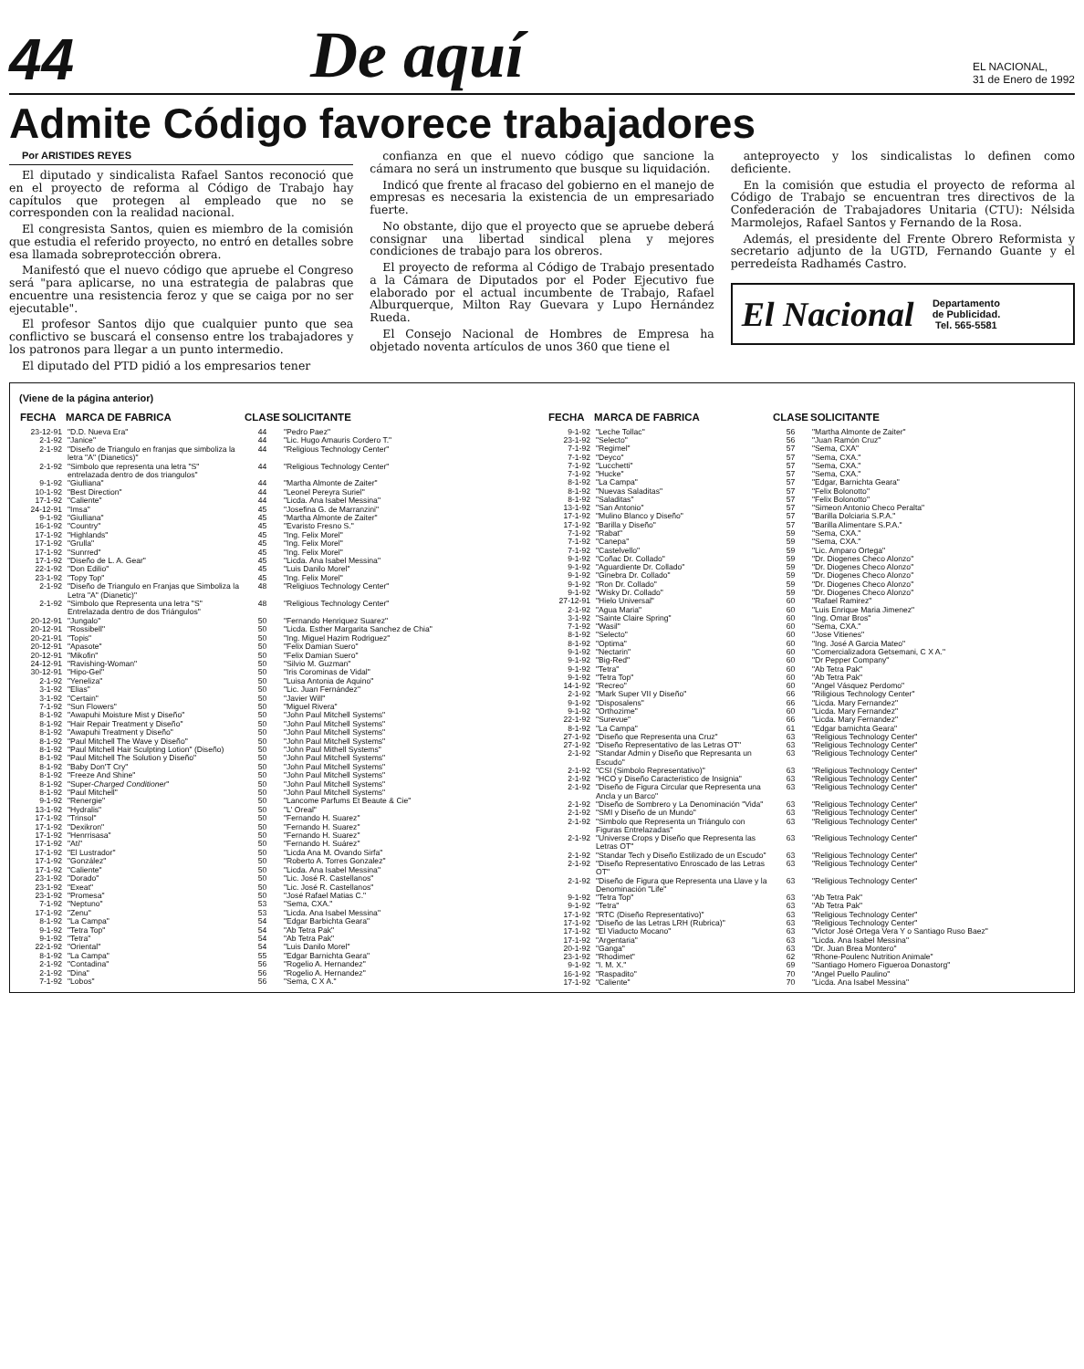44
De aquí
EL NACIONAL,
31 de Enero de 1992
Admite Código favorece trabajadores
Por ARISTIDES REYES
El diputado y sindicalista Rafael Santos reconoció que en el proyecto de reforma al Código de Trabajo hay capítulos que protegen al empleado que no se corresponden con la realidad nacional.
El congresista Santos, quien es miembro de la comisión que estudia el referido proyecto, no entró en detalles sobre esa llamada sobreprotección obrera.
Manifestó que el nuevo código que apruebe el Congreso será "para aplicarse, no una estrategia de palabras que encuentre una resistencia feroz y que se caiga por no ser ejecutable".
El profesor Santos dijo que cualquier punto que sea conflictivo se buscará el consenso entre los trabajadores y los patronos para llegar a un punto intermedio.
El diputado del PTD pidió a los empresarios tener
confianza en que el nuevo código que sancione la cámara no será un instrumento que busque su liquidación.
Indicó que frente al fracaso del gobierno en el manejo de empresas es necesaria la existencia de un empresariado fuerte.
No obstante, dijo que el proyecto que se apruebe deberá consignar una libertad sindical plena y mejores condiciones de trabajo para los obreros.
El proyecto de reforma al Código de Trabajo presentado a la Cámara de Diputados por el Poder Ejecutivo fue elaborado por el actual incumbente de Trabajo, Rafael Alburquerque, Milton Ray Guevara y Lupo Hernández Rueda.
El Consejo Nacional de Hombres de Empresa ha objetado noventa artículos de unos 360 que tiene el
anteproyecto y los sindicalistas lo definen como deficiente.
En la comisión que estudia el proyecto de reforma al Código de Trabajo se encuentran tres directivos de la Confederación de Trabajadores Unitaria (CTU): Nélsida Marmolejos, Rafael Santos y Fernando de la Rosa.
Además, el presidente del Frente Obrero Reformista y secretario adjunto de la UGTD, Fernando Guante y el perredeísta Radhamés Castro.
El Nacional Departamento
de Publicidad.
Tel. 565-5581
(Viene de la página anterior)
| FECHA | MARCA DE FABRICA | CLASE | SOLICITANTE |
| --- | --- | --- | --- |
| 23-12-91 | "D.D. Nueva Era" | 44 | "Pedro Paez" |
| 2-1-92 | "Janice" | 44 | "Lic. Hugo Amauris Cordero T." |
| 2-1-92 | "Diseño de Triangulo en franjas que simboliza la letra "A" (Dianetics)" | 44 | "Religious Technology Center" |
| 2-1-92 | "Simbolo que representa una letra "S" entrelazada dentro de dos triangulos" | 44 | "Religious Technology Center" |
| 9-1-92 | "Giulliana" | 44 | "Martha Almonte de Zaiter" |
| 10-1-92 | "Best Direction" | 44 | "Leonel Pereyra Suriel" |
| 17-1-92 | "Caliente" | 44 | "Licda. Ana Isabel Messina" |
| 24-12-91 | "Imsa" | 45 | "Josefina G. de Marranzini" |
| 9-1-92 | "Giulliana" | 45 | "Martha Almonte de Zaiter" |
| 16-1-92 | "Country" | 45 | "Evaristo Fresno S." |
| 17-1-92 | "Highlands" | 45 | "Ing. Felix Morel" |
| 17-1-92 | "Grulla" | 45 | "Ing. Felix Morel" |
| 17-1-92 | "Sunrred" | 45 | "Ing. Felix Morel" |
| 17-1-92 | "Diseño de L. A. Gear" | 45 | "Licda. Ana Isabel Messina" |
| 22-1-92 | "Don Edilio" | 45 | "Luis Danilo Morel" |
| 23-1-92 | "Topy Top" | 45 | "Ing. Felix Morel" |
| 2-1-92 | "Diseño de Triangulo en Franjas que Simboliza la Letra "A" (Dianetic)" | 48 | "Religiuos Technology Center" |
| 2-1-92 | "Simbolo que Representa una letra "S" Entrelazada dentro de dos Triángulos" | 48 | "Religious Technology Center" |
| 20-12-91 | "Jungalo" | 50 | "Fernando Henriquez Suarez" |
| 20-12-91 | "Rossibell" | 50 | "Licda. Esther Margarita Sanchez de Chia" |
| 20-21-91 | "Topis" | 50 | "Ing. Miguel Hazim Rodriguez" |
| 20-12-91 | "Apasote" | 50 | "Felix Damian Suero" |
| 20-12-91 | "Mikofin" | 50 | "Felix Damian Suero" |
| 24-12-91 | "Ravishing-Woman" | 50 | "Silvio M. Guzman" |
| 30-12-91 | "Hipo-Gel" | 50 | "Iris Corominas de Vidal" |
| 2-1-92 | "Yeneliza" | 50 | "Luisa Antonia de Aquino" |
| 3-1-92 | "Elias" | 50 | "Lic. Juan Fernández" |
| 3-1-92 | "Certain" | 50 | "Javier Will" |
| 7-1-92 | "Sun Flowers" | 50 | "Miguel Rivera" |
| 8-1-92 | "Awapuhi Moisture Mist y Diseño" | 50 | "John Paul Mitchell Systems" |
| 8-1-92 | "Hair Repair Treatment y Diseño" | 50 | "John Paul Mitchell Systems" |
| 8-1-92 | "Awapuhi Treatment y Diseño" | 50 | "John Paul Mitchell Systems" |
| 8-1-92 | "Paul Mitchell The Wave y Diseño" | 50 | "John Paul Mitchell Systems" |
| 8-1-92 | "Paul Mitchell Hair Sculpting Lotion" (Diseño) | 50 | "John Paul Mithell Systems" |
| 8-1-92 | "Paul Mitchell The Solution y Diseño" | 50 | "John Paul Mitchell Systems" |
| 8-1-92 | "Baby Don'T Cry" | 50 | "John Paul Mitchell Systems" |
| 8-1-92 | "Freeze And Shine" | 50 | "John Paul Mitchell Systems" |
| 8-1-92 | "Super- Charged Conditioner " | 50 | "John Paul Mitchell Systems" |
| 8-1-92 | "Paul Mitchell" | 50 | "John Paul Mitchell Systems" |
| 9-1-92 | "Renergie" | 50 | "Lancome Parfums Et Beaute & Cie" |
| 13-1-92 | "Hydralis" | 50 | "L' Oreal" |
| 17-1-92 | "Trinsol" | 50 | "Fernando H. Suarez" |
| 17-1-92 | "Dexikron" | 50 | "Fernando H. Suarez" |
| 17-1-92 | "Henrrisasa" | 50 | "Fernando H. Suarez" |
| 17-1-92 | "Ati" | 50 | "Fernando H. Suárez" |
| 17-1-92 | "El Lustrador" | 50 | "Licda Ana M. Ovando Sirfa" |
| 17-1-92 | "González" | 50 | "Roberto A. Torres Gonzalez" |
| 17-1-92 | "Caliente" | 50 | "Licda. Ana Isabel Messina" |
| 23-1-92 | "Dorado" | 50 | "Lic. José R. Castellanos" |
| 23-1-92 | "Exeat" | 50 | "Lic. José R. Castellanos" |
| 23-1-92 | "Promesa" | 50 | "José Rafael Matias C." |
| 7-1-92 | "Neptuno" | 53 | "Sema, CXA." |
| 17-1-92 | "Zenu" | 53 | "Licda. Ana Isabel Messina" |
| 8-1-92 | "La Campa" | 54 | "Edgar Barbichta Geara" |
| 9-1-92 | "Tetra Top" | 54 | "Ab Tetra Pak" |
| 9-1-92 | "Tetra" | 54 | "Ab Tetra Pak" |
| 22-1-92 | "Oriental" | 54 | "Luis Danilo Morel" |
| 8-1-92 | "La Campa" | 55 | "Edgar Barnichta Geara" |
| 2-1-92 | "Contadina" | 56 | "Rogelio A. Hernandez" |
| 2-1-92 | "Dina" | 56 | "Rogelio A. Hernandez" |
| 7-1-92 | "Lobos" | 56 | "Sema, C X A." |
| FECHA | MARCA DE FABRICA | CLASE | SOLICITANTE |
| --- | --- | --- | --- |
| 9-1-92 | "Leche Tollac" | 56 | "Martha Almonte de Zaiter" |
| 23-1-92 | "Selecto" | 56 | "Juan Ramón Cruz" |
| 7-1-92 | "Regimel" | 57 | "Sema, CXA" |
| 7-1-92 | "Deyco" | 57 | "Sema, CXA." |
| 7-1-92 | "Lucchetti" | 57 | "Sema, CXA." |
| 7-1-92 | "Hucke" | 57 | "Sema, CXA." |
| 8-1-92 | "La Campa" | 57 | "Edgar, Barnichta Geara" |
| 8-1-92 | "Nuevas Saladitas" | 57 | "Felix Bolonotto" |
| 8-1-92 | "Saladitas" | 57 | "Felix Bolonotto" |
| 13-1-92 | "San Antonio" | 57 | "Simeon Antonio Checo Peralta" |
| 17-1-92 | "Mulino Blanco y Diseño" | 57 | "Barilla Dolciaria S.P.A." |
| 17-1-92 | "Barilla y Diseño" | 57 | "Barilla Alimentare S.P.A." |
| 7-1-92 | "Rabat" | 59 | "Sema, CXA." |
| 7-1-92 | "Canepa" | 59 | "Sema, CXA." |
| 7-1-92 | "Castelvello" | 59 | "Lic. Amparo Ortega" |
| 9-1-92 | "Coñac Dr. Collado" | 59 | "Dr. Diogenes Checo Alonzo" |
| 9-1-92 | "Aguardiente Dr. Collado" | 59 | "Dr. Diogenes Checo Alonzo" |
| 9-1-92 | "Ginebra Dr. Collado" | 59 | "Dr. Diogenes Checo Alonzo" |
| 9-1-92 | "Ron Dr. Collado" | 59 | "Dr. Diogenes Checo Alonzo" |
| 9-1-92 | "Wisky Dr. Collado" | 59 | "Dr. Diogenes Checo Alonzo" |
| 27-12-91 | "Hielo Universal" | 60 | "Rafael Ramirez" |
| 2-1-92 | "Agua Maria" | 60 | "Luis Enrique Maria Jimenez" |
| 3-1-92 | "Sainte Claire Spring" | 60 | "Ing. Omar Bros" |
| 7-1-92 | "Wasil" | 60 | "Sema, CXA." |
| 8-1-92 | "Selecto" | 60 | "Jose Vitienes" |
| 8-1-92 | "Optima" | 60 | "Ing. José A Garcia Mateo" |
| 9-1-92 | "Nectarin" | 60 | "Comercializadora Getsemani, C X A." |
| 9-1-92 | "Big-Red" | 60 | "Dr Pepper Company" |
| 9-1-92 | "Tetra" | 60 | "Ab Tetra Pak" |
| 9-1-92 | "Tetra Top" | 60 | "Ab Tetra Pak" |
| 14-1-92 | "Recreo" | 60 | "Angel Vásquez Perdomo" |
| 2-1-92 | "Mark Super VII y Diseño" | 66 | "Riligious Technology Center" |
| 9-1-92 | "Disposalens" | 66 | "Licda. Mary Fernandez" |
| 9-1-92 | "Orthozime" | 60 | "Licda. Mary Fernandez" |
| 22-1-92 | "Surevue" | 66 | "Licda. Mary Fernandez" |
| 8-1-92 | "La Campa" | 61 | "Edgar barnichta Geara" |
| 27-1-92 | "Diseño que Representa una Cruz" | 63 | "Religious Technology Center" |
| 27-1-92 | "Diseño Representativo de las Letras OT" | 63 | "Religious Technology Center" |
| 2-1-92 | "Standar Admin y Diseño que Represanta un Escudo" | 63 | "Religious Technology Center" |
| 2-1-92 | "CSI (Simbolo Representativo)" | 63 | "Religious Technology Center" |
| 2-1-92 | "HCO y Diseño Caracteristico de Insignia" | 63 | "Religious Technology Center" |
| 2-1-92 | "Diseño de Figura Circular que Representa una Ancla y un Barco" | 63 | "Religious Technology Center" |
| 2-1-92 | "Diseño de Sombrero y La Denominación "Vida" | 63 | "Religious Technology Center" |
| 2-1-92 | "SMI y Diseño de un Mundo" | 63 | "Religious Technology Center" |
| 2-1-92 | "Simbolo que Representa un Triángulo con Figuras Entrelazadas" | 63 | "Religious Technology Center" |
| 2-1-92 | "Universe Crops y Diseño que Representa las Letras OT" | 63 | "Religious Technology Center" |
| 2-1-92 | "Standar Tech y Diseño Estilizado de un Escudo" | 63 | "Religious Technology Center" |
| 2-1-92 | "Diseño Representativo Enroscado de las Letras OT" | 63 | "Religious Technology Center" |
| 2-1-92 | "Diseño de Figura que Representa una Llave y la Denominación "Life" | 63 | "Religious Technology Center" |
| 9-1-92 | "Tetra Top" | 63 | "Ab Tetra Pak" |
| 9-1-92 | "Tetra" | 63 | "Ab Tetra Pak" |
| 17-1-92 | "RTC (Diseño Representativo)" | 63 | "Religious Technology Center" |
| 17-1-92 | "Diseño de las Letras LRH (Rubrica)" | 63 | "Religious Technology Center" |
| 17-1-92 | "El Viaducto Mocano" | 63 | "Victor José Ortega Vera Y o Santiago Ruso Baez" |
| 17-1-92 | "Argentaria" | 63 | "Licda. Ana Isabel Messina" |
| 20-1-92 | "Ganga" | 63 | "Dr. Juan Brea Montero" |
| 23-1-92 | "Rhodimet" | 62 | "Rhone-Poulenc Nutrition Animale" |
| 9-1-92 | "I. M. X." | 69 | "Santiago Homero Figueroa Donastorg" |
| 16-1-92 | "Raspadito" | 70 | "Angel Puello Paulino" |
| 17-1-92 | "Caliente" | 70 | "Licda. Ana Isabel Messina" |